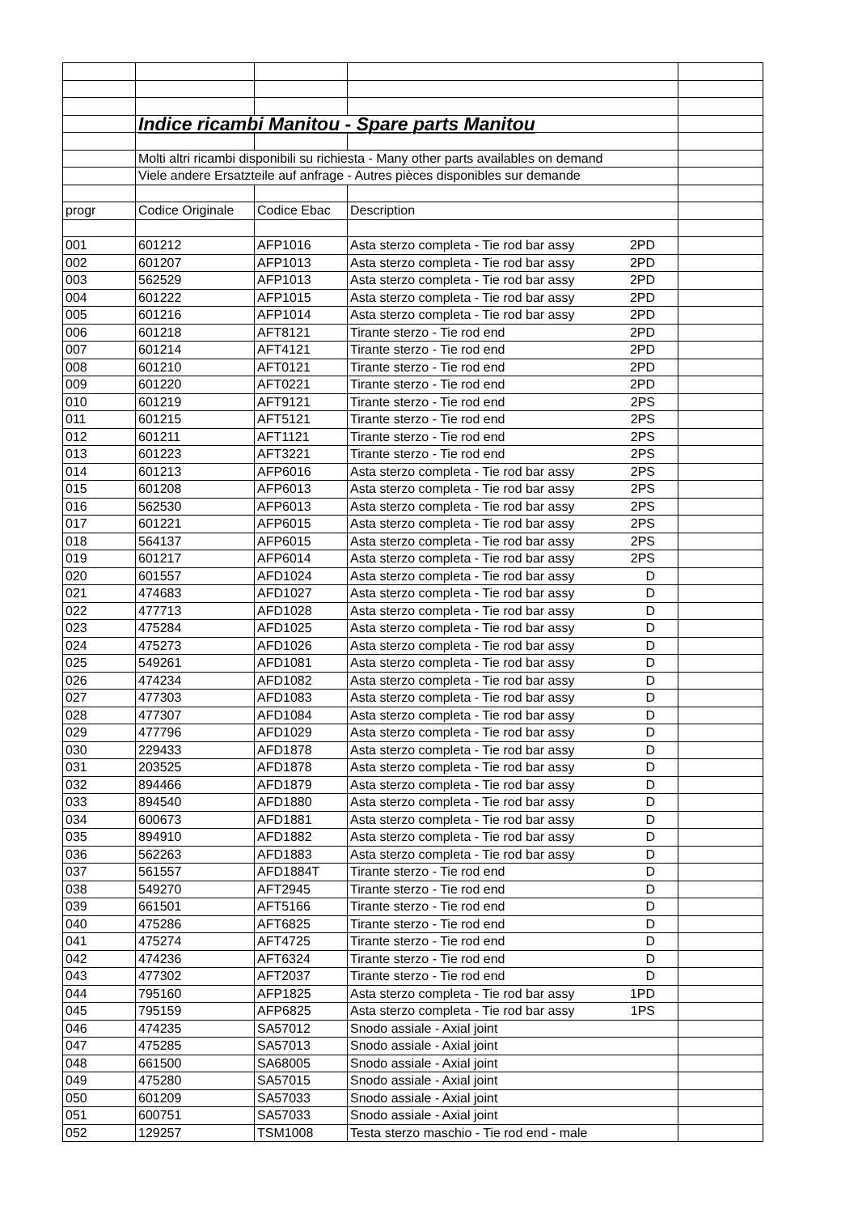| | Indice ricambi Manitou - Spare parts Manitou | | | |
| | Molti altri ricambi disponibili su richiesta - Many other parts availables on demand | | | |
| | Viele andere Ersatzteile auf anfrage - Autres pièces disponibles sur demande | | | |
| progr | Codice Originale | Codice Ebac | Description | |
| 001 | 601212 | AFP1016 | Asta sterzo completa - Tie rod bar assy 2PD | |
| 002 | 601207 | AFP1013 | Asta sterzo completa - Tie rod bar assy 2PD | |
| 003 | 562529 | AFP1013 | Asta sterzo completa - Tie rod bar assy 2PD | |
| 004 | 601222 | AFP1015 | Asta sterzo completa - Tie rod bar assy 2PD | |
| 005 | 601216 | AFP1014 | Asta sterzo completa - Tie rod bar assy 2PD | |
| 006 | 601218 | AFT8121 | Tirante sterzo - Tie rod end 2PD | |
| 007 | 601214 | AFT4121 | Tirante sterzo - Tie rod end 2PD | |
| 008 | 601210 | AFT0121 | Tirante sterzo - Tie rod end 2PD | |
| 009 | 601220 | AFT0221 | Tirante sterzo - Tie rod end 2PD | |
| 010 | 601219 | AFT9121 | Tirante sterzo - Tie rod end 2PS | |
| 011 | 601215 | AFT5121 | Tirante sterzo - Tie rod end 2PS | |
| 012 | 601211 | AFT1121 | Tirante sterzo - Tie rod end 2PS | |
| 013 | 601223 | AFT3221 | Tirante sterzo - Tie rod end 2PS | |
| 014 | 601213 | AFP6016 | Asta sterzo completa - Tie rod bar assy 2PS | |
| 015 | 601208 | AFP6013 | Asta sterzo completa - Tie rod bar assy 2PS | |
| 016 | 562530 | AFP6013 | Asta sterzo completa - Tie rod bar assy 2PS | |
| 017 | 601221 | AFP6015 | Asta sterzo completa - Tie rod bar assy 2PS | |
| 018 | 564137 | AFP6015 | Asta sterzo completa - Tie rod bar assy 2PS | |
| 019 | 601217 | AFP6014 | Asta sterzo completa - Tie rod bar assy 2PS | |
| 020 | 601557 | AFD1024 | Asta sterzo completa - Tie rod bar assy D | |
| 021 | 474683 | AFD1027 | Asta sterzo completa - Tie rod bar assy D | |
| 022 | 477713 | AFD1028 | Asta sterzo completa - Tie rod bar assy D | |
| 023 | 475284 | AFD1025 | Asta sterzo completa - Tie rod bar assy D | |
| 024 | 475273 | AFD1026 | Asta sterzo completa - Tie rod bar assy D | |
| 025 | 549261 | AFD1081 | Asta sterzo completa - Tie rod bar assy D | |
| 026 | 474234 | AFD1082 | Asta sterzo completa - Tie rod bar assy D | |
| 027 | 477303 | AFD1083 | Asta sterzo completa - Tie rod bar assy D | |
| 028 | 477307 | AFD1084 | Asta sterzo completa - Tie rod bar assy D | |
| 029 | 477796 | AFD1029 | Asta sterzo completa - Tie rod bar assy D | |
| 030 | 229433 | AFD1878 | Asta sterzo completa - Tie rod bar assy D | |
| 031 | 203525 | AFD1878 | Asta sterzo completa - Tie rod bar assy D | |
| 032 | 894466 | AFD1879 | Asta sterzo completa - Tie rod bar assy D | |
| 033 | 894540 | AFD1880 | Asta sterzo completa - Tie rod bar assy D | |
| 034 | 600673 | AFD1881 | Asta sterzo completa - Tie rod bar assy D | |
| 035 | 894910 | AFD1882 | Asta sterzo completa - Tie rod bar assy D | |
| 036 | 562263 | AFD1883 | Asta sterzo completa - Tie rod bar assy D | |
| 037 | 561557 | AFD1884T | Tirante sterzo - Tie rod end D | |
| 038 | 549270 | AFT2945 | Tirante sterzo - Tie rod end D | |
| 039 | 661501 | AFT5166 | Tirante sterzo - Tie rod end D | |
| 040 | 475286 | AFT6825 | Tirante sterzo - Tie rod end D | |
| 041 | 475274 | AFT4725 | Tirante sterzo - Tie rod end D | |
| 042 | 474236 | AFT6324 | Tirante sterzo - Tie rod end D | |
| 043 | 477302 | AFT2037 | Tirante sterzo - Tie rod end D | |
| 044 | 795160 | AFP1825 | Asta sterzo completa - Tie rod bar assy 1PD | |
| 045 | 795159 | AFP6825 | Asta sterzo completa - Tie rod bar assy 1PS | |
| 046 | 474235 | SA57012 | Snodo assiale - Axial joint | |
| 047 | 475285 | SA57013 | Snodo assiale - Axial joint | |
| 048 | 661500 | SA68005 | Snodo assiale - Axial joint | |
| 049 | 475280 | SA57015 | Snodo assiale - Axial joint | |
| 050 | 601209 | SA57033 | Snodo assiale - Axial joint | |
| 051 | 600751 | SA57033 | Snodo assiale - Axial joint | |
| 052 | 129257 | TSM1008 | Testa sterzo maschio - Tie rod end - male | |